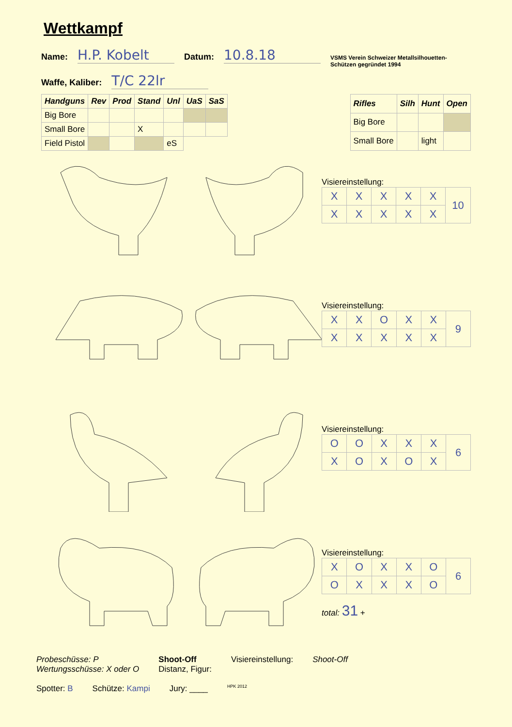Wettkampf
Name: H.P. Kobelt Datum: 10.8.18 VSMS Verein Schweizer Metallsilhouetten-Schützen gegründet 1994
Waffe, Kaliber: T/C 22lr
| Handguns | Rev | Prod | Stand | Unl | UaS | SaS |
| --- | --- | --- | --- | --- | --- | --- |
| Big Bore | | | | | | |
| Small Bore | | | X | | | |
| Field Pistol | | | | eS | | |
| Rifles | Silh | Hunt | Open |
| --- | --- | --- | --- |
| Big Bore | | | |
| Small Bore | | light | |
Visiereinstellung:
| X | X | X | X | X | 10 |
| X | X | X | X | X | |
Visiereinstellung:
| X | X | O | X | X | 9 |
| X | X | X | X | X | |
Visiereinstellung:
| O | O | X | X | X | 6 |
| X | O | X | O | X | |
Visiereinstellung:
| X | O | X | X | O | 6 |
| O | X | X | X | O | |
total: 31 +
Probeschüsse: P
Wertungsschüsse: X oder O
Shoot-Off
Distanz, Figur:
Visiereinstellung: Shoot-Off
Spotter: B Schütze: Kampi Jury: ____ HPK 2012